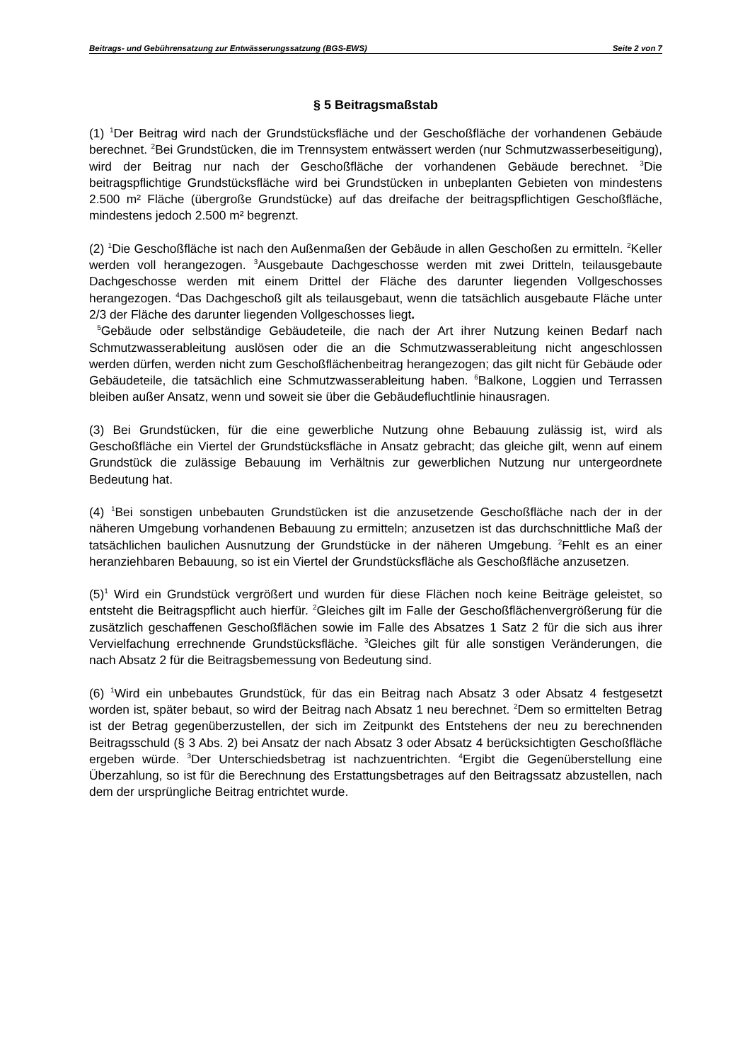Beitrags- und Gebührensatzung zur Entwässerungssatzung (BGS-EWS) Seite 2 von 7
§ 5 Beitragsmaßstab
(1) <sup>1</sup>Der Beitrag wird nach der Grundstücksfläche und der Geschoßfläche der vorhandenen Gebäude berechnet. <sup>2</sup>Bei Grundstücken, die im Trennsystem entwässert werden (nur Schmutzwasserbeseitigung), wird der Beitrag nur nach der Geschoßfläche der vorhandenen Gebäude berechnet. <sup>3</sup>Die beitragspflichtige Grundstücksfläche wird bei Grundstücken in unbeplanten Gebieten von mindestens 2.500 m² Fläche (übergroße Grundstücke) auf das dreifache der beitragspflichtigen Geschoßfläche, mindestens jedoch 2.500 m² begrenzt.
(2) <sup>1</sup>Die Geschoßfläche ist nach den Außenmaßen der Gebäude in allen Geschoßen zu ermitteln. <sup>2</sup>Keller werden voll herangezogen. <sup>3</sup>Ausgebaute Dachgeschosse werden mit zwei Dritteln, teilausgebaute Dachgeschosse werden mit einem Drittel der Fläche des darunter liegenden Vollgeschosses herangezogen. <sup>4</sup>Das Dachgeschoß gilt als teilausgebaut, wenn die tatsächlich ausgebaute Fläche unter 2/3 der Fläche des darunter liegenden Vollgeschosses liegt.
<sup>5</sup> Gebäude oder selbständige Gebäudeteile, die nach der Art ihrer Nutzung keinen Bedarf nach Schmutzwasserableitung auslösen oder die an die Schmutzwasserableitung nicht angeschlossen werden dürfen, werden nicht zum Geschoßflächenbeitrag herangezogen; das gilt nicht für Gebäude oder Gebäudeteile, die tatsächlich eine Schmutzwasserableitung haben. <sup>6</sup>Balkone, Loggien und Terrassen bleiben außer Ansatz, wenn und soweit sie über die Gebäudefluchtlinie hinausragen.
(3) Bei Grundstücken, für die eine gewerbliche Nutzung ohne Bebauung zulässig ist, wird als Geschoßfläche ein Viertel der Grundstücksfläche in Ansatz gebracht; das gleiche gilt, wenn auf einem Grundstück die zulässige Bebauung im Verhältnis zur gewerblichen Nutzung nur untergeordnete Bedeutung hat.
(4) <sup>1</sup>Bei sonstigen unbebauten Grundstücken ist die anzusetzende Geschoßfläche nach der in der näheren Umgebung vorhandenen Bebauung zu ermitteln; anzusetzen ist das durchschnittliche Maß der tatsächlichen baulichen Ausnutzung der Grundstücke in der näheren Umgebung. <sup>2</sup>Fehlt es an einer heranziehbaren Bebauung, so ist ein Viertel der Grundstücksfläche als Geschoßfläche anzusetzen.
(5)<sup>1</sup> Wird ein Grundstück vergrößert und wurden für diese Flächen noch keine Beiträge geleistet, so entsteht die Beitragspflicht auch hierfür. <sup>2</sup>Gleiches gilt im Falle der Geschoßflächenvergrößerung für die zusätzlich geschaffenen Geschoßflächen sowie im Falle des Absatzes 1 Satz 2 für die sich aus ihrer Vervielfachung errechnende Grundstücksfläche. <sup>3</sup>Gleiches gilt für alle sonstigen Veränderungen, die nach Absatz 2 für die Beitragsbemessung von Bedeutung sind.
(6) <sup>1</sup>Wird ein unbebautes Grundstück, für das ein Beitrag nach Absatz 3 oder Absatz 4 festgesetzt worden ist, später bebaut, so wird der Beitrag nach Absatz 1 neu berechnet. <sup>2</sup>Dem so ermittelten Betrag ist der Betrag gegenüberzustellen, der sich im Zeitpunkt des Entstehens der neu zu berechnenden Beitragsschuld (§ 3 Abs. 2) bei Ansatz der nach Absatz 3 oder Absatz 4 berücksichtigten Geschoßfläche ergeben würde. <sup>3</sup>Der Unterschiedsbetrag ist nachzuentrichten. <sup>4</sup>Ergibt die Gegenüberstellung eine Überzahlung, so ist für die Berechnung des Erstattungsbetrages auf den Beitragssatz abzustellen, nach dem der ursprüngliche Beitrag entrichtet wurde.